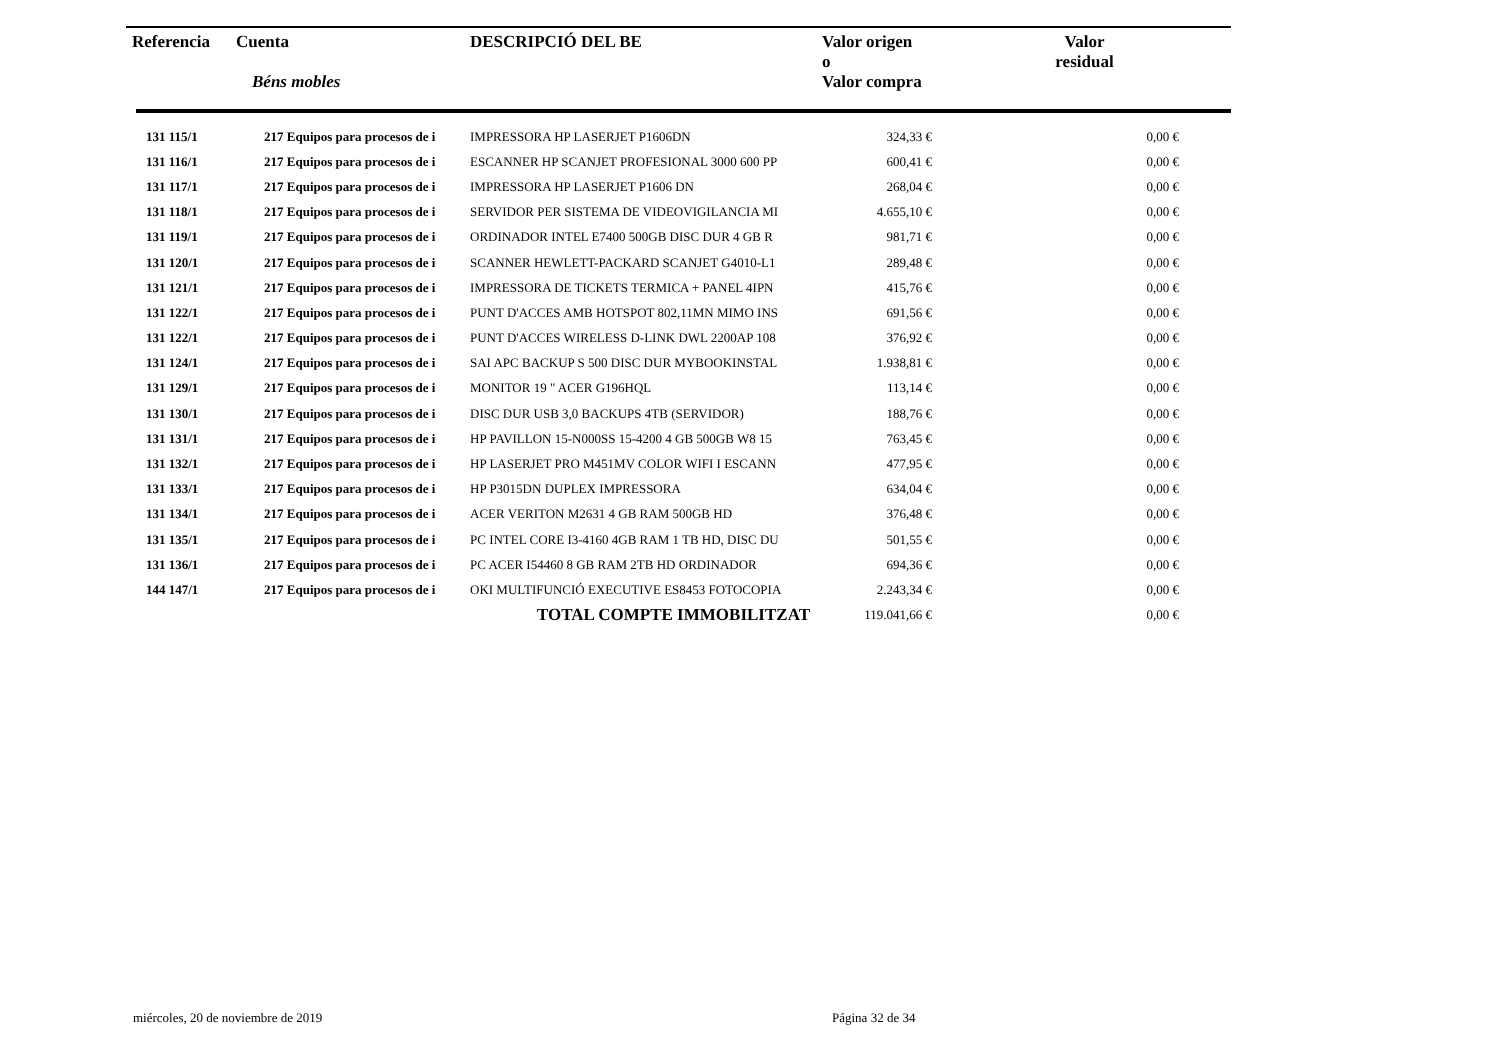| Referencia | Cuenta Béns mobles | DESCRIPCIÓ DEL BE | Valor origen o Valor compra | Valor residual |
| --- | --- | --- | --- | --- |
| 131 115/1 | 217 Equipos para procesos de i | IMPRESSORA HP LASERJET P1606DN | 324,33 € | 0,00 € |
| 131 116/1 | 217 Equipos para procesos de i | ESCANNER HP SCANJET PROFESIONAL 3000 600 PP | 600,41 € | 0,00 € |
| 131 117/1 | 217 Equipos para procesos de i | IMPRESSORA HP LASERJET P1606 DN | 268,04 € | 0,00 € |
| 131 118/1 | 217 Equipos para procesos de i | SERVIDOR PER SISTEMA DE VIDEOVIGILANCIA MI | 4.655,10 € | 0,00 € |
| 131 119/1 | 217 Equipos para procesos de i | ORDINADOR INTEL E7400 500GB DISC DUR 4 GB R | 981,71 € | 0,00 € |
| 131 120/1 | 217 Equipos para procesos de i | SCANNER HEWLETT-PACKARD SCANJET G4010-L1 | 289,48 € | 0,00 € |
| 131 121/1 | 217 Equipos para procesos de i | IMPRESSORA DE TICKETS TERMICA + PANEL 4IPN | 415,76 € | 0,00 € |
| 131 122/1 | 217 Equipos para procesos de i | PUNT D'ACCES AMB HOTSPOT 802,11MN MIMO INS | 691,56 € | 0,00 € |
| 131 122/1 | 217 Equipos para procesos de i | PUNT D'ACCES WIRELESS D-LINK DWL 2200AP 108 | 376,92 € | 0,00 € |
| 131 124/1 | 217 Equipos para procesos de i | SAI APC BACKUP S 500 DISC DUR MYBOOKINSTAL | 1.938,81 € | 0,00 € |
| 131 129/1 | 217 Equipos para procesos de i | MONITOR 19 " ACER G196HQL | 113,14 € | 0,00 € |
| 131 130/1 | 217 Equipos para procesos de i | DISC DUR USB 3,0 BACKUPS 4TB (SERVIDOR) | 188,76 € | 0,00 € |
| 131 131/1 | 217 Equipos para procesos de i | HP PAVILLON 15-N000SS 15-4200 4 GB 500GB W8 15 | 763,45 € | 0,00 € |
| 131 132/1 | 217 Equipos para procesos de i | HP LASERJET PRO M451MV COLOR WIFI I ESCANN | 477,95 € | 0,00 € |
| 131 133/1 | 217 Equipos para procesos de i | HP P3015DN DUPLEX IMPRESSORA | 634,04 € | 0,00 € |
| 131 134/1 | 217 Equipos para procesos de i | ACER VERITON M2631 4 GB RAM 500GB HD | 376,48 € | 0,00 € |
| 131 135/1 | 217 Equipos para procesos de i | PC INTEL CORE I3-4160 4GB RAM 1 TB HD, DISC DU | 501,55 € | 0,00 € |
| 131 136/1 | 217 Equipos para procesos de i | PC ACER I54460 8 GB RAM 2TB HD ORDINADOR | 694,36 € | 0,00 € |
| 144 147/1 | 217 Equipos para procesos de i | OKI MULTIFUNCIÓ EXECUTIVE ES8453 FOTOCOPIA | 2.243,34 € | 0,00 € |
| | | TOTAL COMPTE IMMOBILITZAT | 119.041,66 € | 0,00 € |
miércoles, 20 de noviembre de 2019
Página 32 de 34